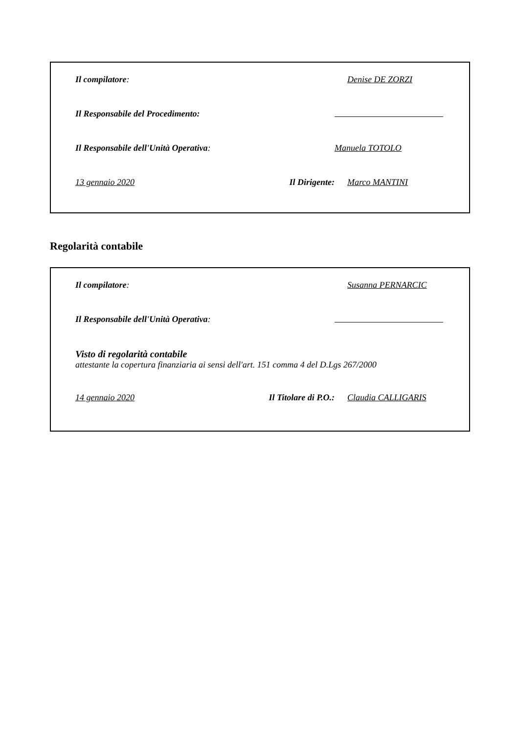Il compilatore: Denise DE ZORZI
Il Responsabile del Procedimento:
Il Responsabile dell'Unità Operativa: Manuela TOTOLO
13 gennaio 2020 Il Dirigente:
Marco MANTINI
Regolarità contabile
Il compilatore: Susanna PERNARCIC
Il Responsabile dell'Unità Operativa:
Visto di regolarità contabile
attestante la copertura finanziaria ai sensi dell'art. 151 comma 4 del D.Lgs 267/2000
14 gennaio 2020 Il Titolare di P.O.:
Claudia CALLIGARIS